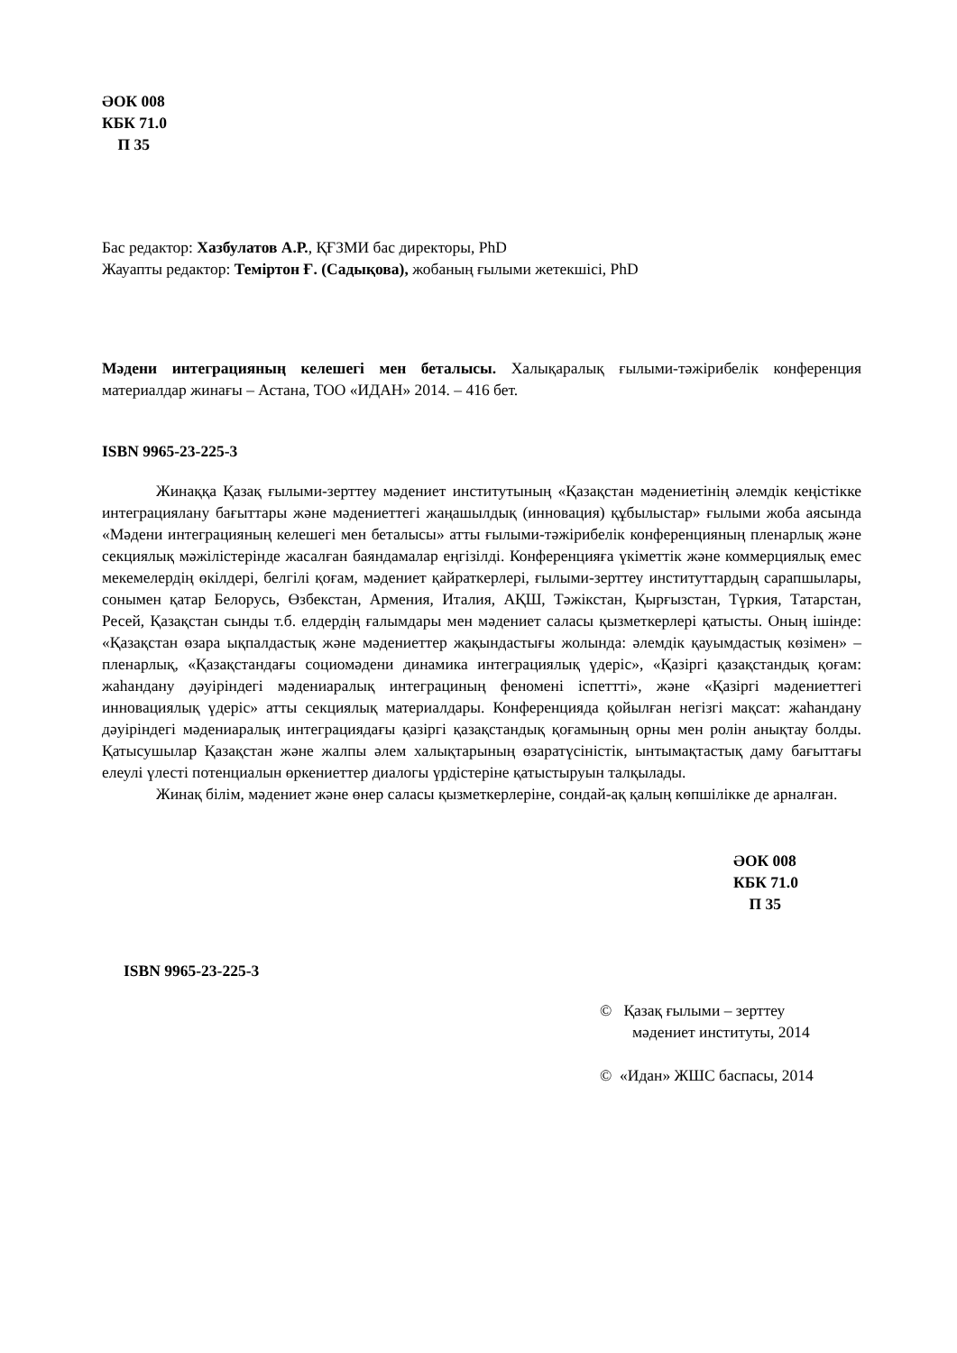ӘОК 008
КБК 71.0
П 35
Бас редактор: Хазбулатов А.Р., ҚҒЗМИ бас директоры, PhD
Жауапты редактор: Теміртон Ғ. (Садықова), жобаның ғылыми жетекшісі, PhD
Мәдени интеграцияның келешегі мен беталысы. Халықаралық ғылыми-тәжірибелік конференция материалдар жинағы – Астана, ТОО «ИДАН» 2014. – 416 бет.
ISBN 9965-23-225-3
Жинаққа Қазақ ғылыми-зерттеу мәдениет институтының «Қазақстан мәдениетінің әлемдік кеңістікке интеграциялану бағыттары және мәдениеттегі жаңашылдық (инновация) құбылыстар» ғылыми жоба аясында «Мәдени интеграцияның келешегі мен беталысы» атты ғылыми-тәжірибелік конференцияның пленарлық және секциялық мәжілістерінде жасалған баяндамалар еңгізілді. Конференцияға үкіметтік және коммерциялық емес мекемелердің өкілдері, белгілі қоғам, мәдениет қайраткерлері, ғылыми-зерттеу институттардың сарапшылары, сонымен қатар Белорусь, Өзбекстан, Армения, Италия, АҚШ, Тәжікстан, Қырғызстан, Түркия, Татарстан, Ресей, Қазақстан сынды т.б. елдердің ғалымдары мен мәдениет саласы қызметкерлері қатысты. Оның ішінде: «Қазақстан өзара ықпалдастық және мәдениеттер жақындастығы жолында: әлемдік қауымдастық көзімен» – пленарлық, «Қазақстандағы социомәдени динамика интеграциялық үдеріс», «Қазіргі қазақстандық қоғам: жаһандану дәуіріндегі мәдениаралық интеграциның феномені іспеттті», және «Қазіргі мәдениеттегі инновациялық үдеріс» атты секциялық материалдары. Конференцияда қойылған негізгі мақсат: жаһандану дәуіріндегі мәдениаралық интеграциядағы қазіргі қазақстандық қоғамының орны мен ролін анықтау болды. Қатысушылар Қазақстан және жалпы әлем халықтарының өзаратүсіністік, ынтымақтастық даму бағыттағы елеулі үлесті потенциалын өркениеттер диалогы үрдістеріне қатыстыруын талқылады.
Жинақ білім, мәдениет және өнер саласы қызметкерлеріне, сондай-ақ қалың көпшілікке де арналған.
ӘОК 008
КБК 71.0
П 35
ISBN 9965-23-225-3
© Қазақ ғылыми – зерттеу
мәдениет институты, 2014
© «Идан» ЖШС баспасы, 2014